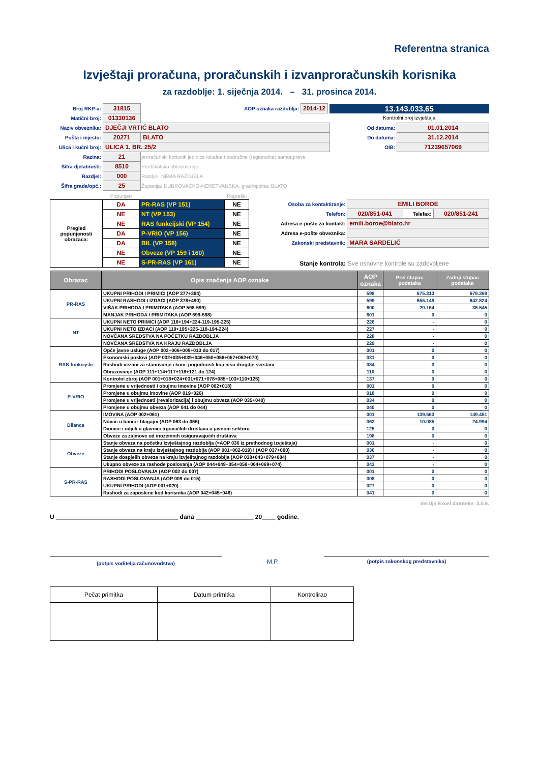Referentna stranica
Izvještaji proračuna, proračunskih i izvanproračunskih korisnika
za razdoblje: 1. siječnja 2014. – 31. prosinca 2014.
| Broj RKP-a: | 31815 | AOP oznaka razdoblja: 2014-12 | 13.143.033,65 | |
| Matični broj: | 01330136 | | Kontrolni broj izvještaja | |
| Naziv obveznika: | DJEČJI VRTIĆ BLATO | | Od datuma: | 01.01.2014 |
| Pošta i mjesto: | 20271 | BLATO | Do datuma: | 31.12.2014 |
| Ulica i kućni broj: | ULICA 1. BR. 25/2 | | OIB: | 71239657069 |
| Razina: | 21 | proračunski korisnik jedinice lokalne i područne (regionalne) samouprave | | |
| Šifra djelatnosti: | 8510 | Predškolsko obrazovanje | | |
| Razdjel: | 000 | Razdjel: NEMA RAZDJELA | | |
| Šifra grada/opć.: | 25 | Županija: DUBROVAČKO-NERETVANSKA, grad/općina: BLATO | | |
| | Popunjen | | Pogreški |
| Pregled popunjenosti obrazaca: | DA | PR-RAS (VP 151) | NE |
| | NE | NT (VP 153) | NE |
| | NE | RAS funkcijski (VP 154) | NE |
| | DA | P-VRIO (VP 156) | NE |
| | DA | BIL (VP 158) | NE |
| | NE | Obveze (VP 159 i 160) | NE |
| | NE | S-PR-RAS (VP 161) | NE |
| Osoba za kontaktiranje: | EMILI BOROE | | |
| Telefon: | 020/851-041 | Telefax: | 020/851-241 |
| Adresa e-pošte za kontakt: | emili.boroe@blato.hr | | |
| Adresa e-pošte obveznika: | | | |
| Zakonski predstavnik: | MARA SARDELIĆ | | |
| Stanje kontrola: | Sve osnovne kontrole su zadovoljene | | |
| Obrazac | Opis značenja AOP oznake | AOP oznaka | Prvi stupac podataka | Zadnji stupac podataka |
| --- | --- | --- | --- | --- |
| PR-RAS | UKUPNI PRIHODI I PRIMICI (AOP 377+384) | 598 | 675.313 | 679.369 |
| | UKUPNI RASHODI I IZDACI (AOP 378+490) | 599 | 655.149 | 642.824 |
| | VIŠAK PRIHODA I PRIMITAKA (AOP 598-599) | 600 | 20.164 | 36.545 |
| | MANJAK PRIHODA I PRIMITAKA (AOP 599-598) | 601 | 0 | 0 |
| NT | UKUPNI NETO PRIMICI (AOP 118+194+224-119-195-225) | 226 | - | 0 |
| | UKUPNI NETO IZDACI (AOP 119+195+225-118-194-224) | 227 | - | 0 |
| | NOVČANA SREDSTVA NA POČETKU RAZDOBLJA | 228 | - | 0 |
| | NOVČANA SREDSTVA NA KRAJU RAZDOBLJA | 229 | - | 0 |
| RAS-funkcijski | Opće javne usluge (AOP 002+006+009+013 do 017) | 001 | 0 | 0 |
| | Ekonomski poslovi (AOP 032+035+039+046+050+056+057+062+070) | 031 | 0 | 0 |
| | Rashodi vezani za stanovanje i kom. pogodnosti koji nisu drugdje svrstani | 084 | 0 | 0 |
| | Obrazovanje (AOP 111+114+117+118+121 do 124) | 110 | 0 | 0 |
| | Kontrolni zbroj (AOP 001+018+024+031+071+078+085+103+110+125) | 137 | 0 | 0 |
| P-VRIO | Promjene u vrijednosti i obujmu imovine (AOP 002+018) | 001 | 0 | 0 |
| | Promjene u obujmu imovine (AOP 019+026) | 018 | 0 | 0 |
| | Promjene u vrijednosti (revalorizacija) i obujmu obveza (AOP 035+040) | 034 | 0 | 0 |
| | Promjene u obujmu obveza (AOP 041 do 044) | 040 | 0 | 0 |
| Bilanca | IMOVINA (AOP 002+061) | 001 | 139.563 | 149.451 |
| | Novac u banci i blagajni (AOP 063 do 066) | 062 | 10.085 | 24.994 |
| | Dionice i udjeli u glavnici trgovačkih društava u javnom sektoru | 125 | 0 | 0 |
| | Obveze za zajmove od inozemnih osiguravajućih društava | 198 | 0 | 0 |
| Obveze | Stanje obveza na početku izvještajnog razdoblja (=AOP 036 iz prethodnog izvještaja) | 001 | - | 0 |
| | Stanje obveza na kraju izvještajnog razdoblja (AOP 001+002-019) i (AOP 037+090) | 036 | - | 0 |
| | Stanje dospjelih obveza na kraju izvještajnog razdoblja (AOP 038+043+079+084) | 037 | - | 0 |
| | Ukupno obveze za rashode poslovanja (AOP 044+049+054+059+064+069+074) | 043 | - | 0 |
| S-PR-RAS | PRIHODI POSLOVANJA (AOP 002 do 007) | 001 | 0 | 0 |
| | RASHODI POSLOVANJA (AOP 009 do 015) | 008 | 0 | 0 |
| | UKUPNI PRIHODI (AOP 001+020) | 027 | 0 | 0 |
| | Rashodi za zaposlene kod korisnika (AOP 042+045+046) | 041 | 0 | 0 |
Verzija Excel datoteke: 3.0.6.
U ____________________________________ dana _________________ 20____ godine.
(potpis voditelja računovodstva)
M.P.
(potpis zakonskog predstavnika)
| Pečat primitka | Datum primitka | Kontrolirao |